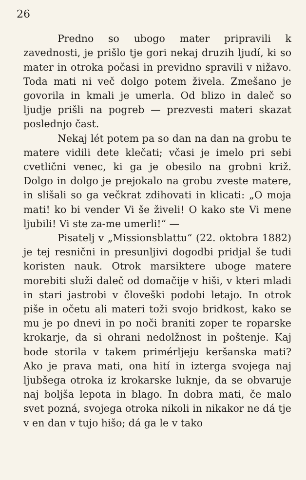26
Predno so ubogo mater pripravili k zavednosti, je prišlo tje gori nekaj druzih ljudí, ki so mater in otroka počasi in previdno spravili v nižavo. Toda mati ni več dolgo potem živela. Zmešano je govorila in kmali je umerla. Od blizo in daleč so ljudje prišli na pogreb — prezvesti materi skazat poslednjo čast.
Nekaj lét potem pa so dan na dan na grobu te matere vidili dete klečati; včasi je imelo pri sebi cvetlični venec, ki ga je obesilo na grobni križ. Dolgo in dolgo je prejokalo na grobu zveste matere, in slišali so ga večkrat zdihovati in klicati: „O moja mati! ko bi vender Vi še živeli! O kako ste Vi mene ljubili! Vi ste za-me umerli!“ —
Pisatelj v „Missionsblattu“ (22. oktobra 1882) je tej resnični in presunljivi dogodbi pridjal še tudi koristen nauk. Otrok marsiktere uboge matere morebiti služi daleč od domačije v hiši, v kteri mladi in stari jastrobi v človeški podobi letajo. In otrok piše in očetu ali materi toži svojo bridkost, kako se mu je po dnevi in po noči braniti zoper te roparske krokarje, da si ohrani nedolžnost in poštenje. Kaj bode storila v takem primérljeju keršanska mati? Ako je prava mati, ona hití in izterga svojega naj ljubšega otroka iz krokarske luknje, da se obvaruje naj boljša lepota in blago. In dobra mati, če malo svet pozná, svojega otroka nikoli in nikakor ne dá tje v en dan v tujo hišo; dá ga le v tako